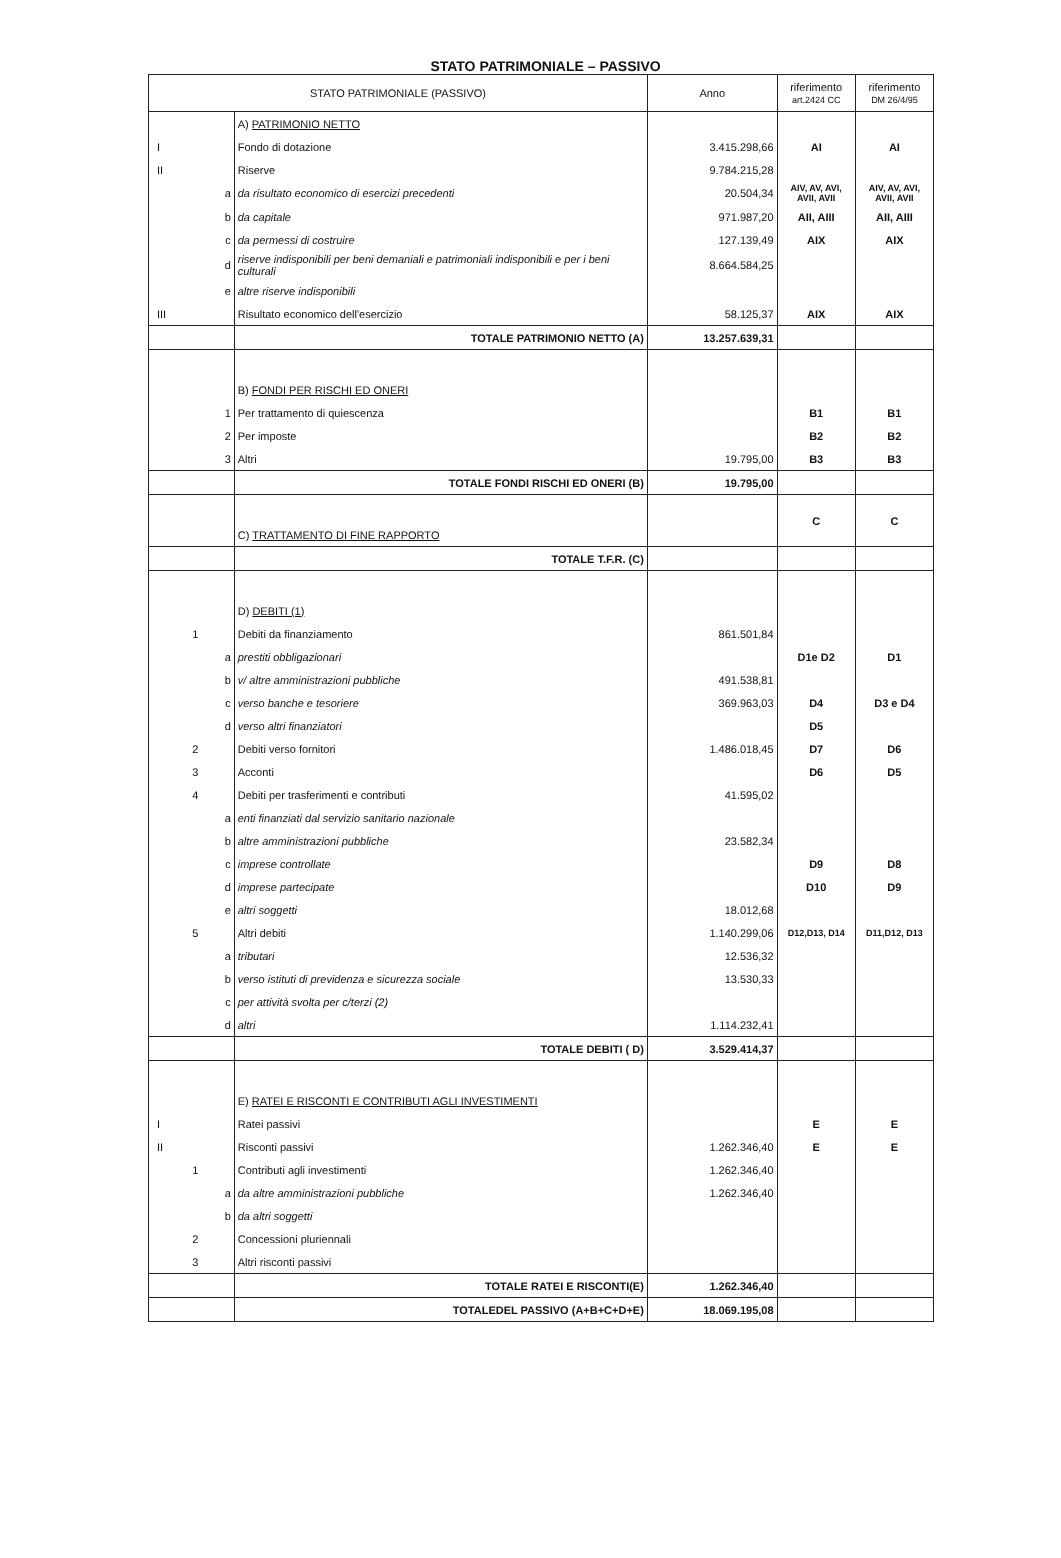STATO PATRIMONIALE – PASSIVO
| STATO PATRIMONIALE (PASSIVO) | | | Anno | riferimento art.2424 CC | riferimento DM 26/4/95 |
| --- | --- | --- | --- | --- | --- |
| | | A) PATRIMONIO NETTO | | | |
| I | | Fondo di dotazione | 3.415.298,66 | AI | AI |
| II | | Riserve | 9.784.215,28 | | |
| | a | da risultato economico di esercizi precedenti | 20.504,34 | AIV, AV, AVI, AVII, AVII | AIV, AV, AVI, AVII, AVII |
| | b | da capitale | 971.987,20 | AII, AIII | AII, AIII |
| | c | da permessi di costruire | 127.139,49 | AIX | AIX |
| | d | riserve indisponibili per beni demaniali e patrimoniali indisponibili e per i beni culturali | 8.664.584,25 | | |
| | e | altre riserve indisponibili | | | |
| III | | Risultato economico dell'esercizio | 58.125,37 | AIX | AIX |
| | | TOTALE PATRIMONIO NETTO (A) | 13.257.639,31 | | |
| | | B) FONDI PER RISCHI ED ONERI | | | |
| | 1 | Per trattamento di quiescenza | | B1 | B1 |
| | 2 | Per imposte | | B2 | B2 |
| | 3 | Altri | 19.795,00 | B3 | B3 |
| | | TOTALE FONDI RISCHI ED ONERI (B) | 19.795,00 | | |
| | | C) TRATTAMENTO DI FINE RAPPORTO | | C | C |
| | | TOTALE T.F.R. (C) | | | |
| | | D) DEBITI (1) | | | |
| | 1 | Debiti da finanziamento | 861.501,84 | | |
| | a | prestiti obbligazionari | | D1e D2 | D1 |
| | b | v/ altre amministrazioni pubbliche | 491.538,81 | | |
| | c | verso banche e tesoriere | 369.963,03 | D4 | D3 e D4 |
| | d | verso altri finanziatori | | D5 | |
| | 2 | Debiti verso fornitori | 1.486.018,45 | D7 | D6 |
| | 3 | Acconti | | D6 | D5 |
| | 4 | Debiti per trasferimenti e contributi | 41.595,02 | | |
| | a | enti finanziati dal servizio sanitario nazionale | | | |
| | b | altre amministrazioni pubbliche | 23.582,34 | | |
| | c | imprese controllate | | D9 | D8 |
| | d | imprese partecipate | | D10 | D9 |
| | e | altri soggetti | 18.012,68 | | |
| | 5 | Altri debiti | 1.140.299,06 | D12,D13, D14 | D11,D12, D13 |
| | a | tributari | 12.536,32 | | |
| | b | verso istituti di previdenza e sicurezza sociale | 13.530,33 | | |
| | c | per attività svolta per c/terzi (2) | | | |
| | d | altri | 1.114.232,41 | | |
| | | TOTALE DEBITI ( D) | 3.529.414,37 | | |
| | | E) RATEI E RISCONTI E CONTRIBUTI AGLI INVESTIMENTI | | | |
| I | | Ratei passivi | | E | E |
| II | | Risconti passivi | 1.262.346,40 | E | E |
| | 1 | Contributi agli investimenti | 1.262.346,40 | | |
| | a | da altre amministrazioni pubbliche | 1.262.346,40 | | |
| | b | da altri soggetti | | | |
| | 2 | Concessioni pluriennali | | | |
| | 3 | Altri risconti passivi | | | |
| | | TOTALE RATEI E RISCONTI(E) | 1.262.346,40 | | |
| | | TOTALEDEL PASSIVO (A+B+C+D+E) | 18.069.195,08 | | |